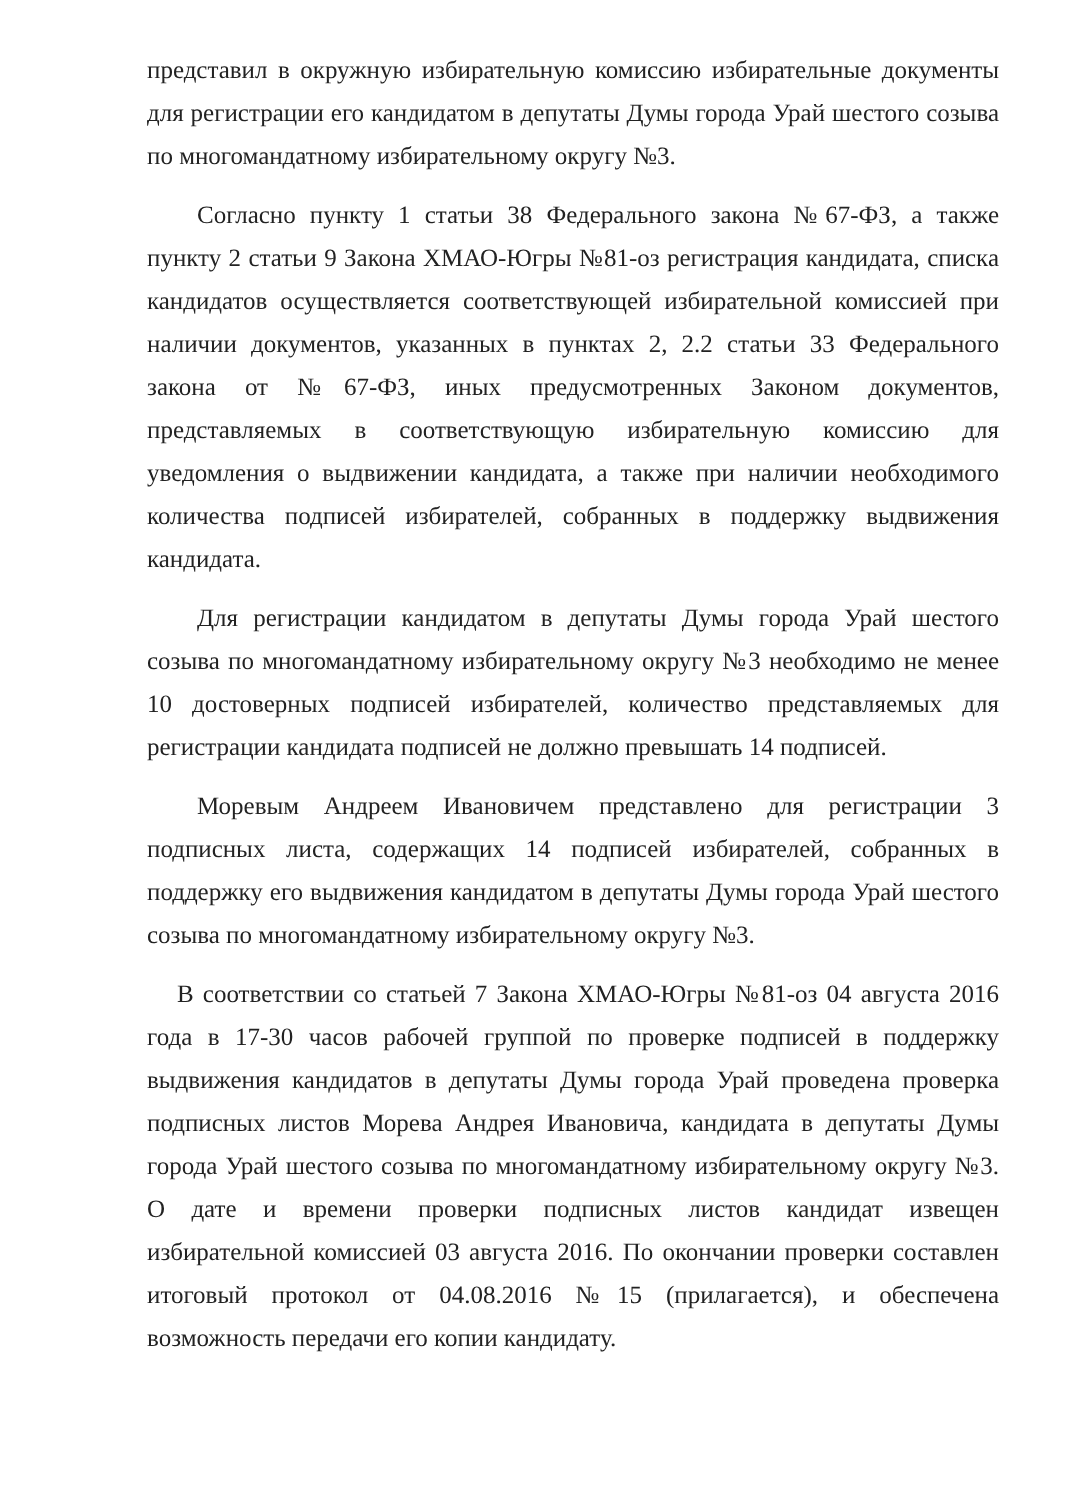представил в окружную избирательную комиссию избирательные документы для регистрации его кандидатом в депутаты Думы города Урай шестого созыва по многомандатному избирательному округу №3.
Согласно пункту 1 статьи 38 Федерального закона №67-ФЗ, а также пункту 2 статьи 9 Закона ХМАО-Югры №81-оз регистрация кандидата, списка кандидатов осуществляется соответствующей избирательной комиссией при наличии документов, указанных в пунктах 2, 2.2 статьи 33 Федерального закона от №67-ФЗ, иных предусмотренных Законом документов, представляемых в соответствующую избирательную комиссию для уведомления о выдвижении кандидата, а также при наличии необходимого количества подписей избирателей, собранных в поддержку выдвижения кандидата.
Для регистрации кандидатом в депутаты Думы города Урай шестого созыва по многомандатному избирательному округу №3 необходимо не менее 10 достоверных подписей избирателей, количество представляемых для регистрации кандидата подписей не должно превышать 14 подписей.
Моревым Андреем Ивановичем представлено для регистрации 3 подписных листа, содержащих 14 подписей избирателей, собранных в поддержку его выдвижения кандидатом в депутаты Думы города Урай шестого созыва по многомандатному избирательному округу №3.
В соответствии со статьей 7 Закона ХМАО-Югры №81-оз 04 августа 2016 года в 17-30 часов рабочей группой по проверке подписей в поддержку выдвижения кандидатов в депутаты Думы города Урай проведена проверка подписных листов Морева Андрея Ивановича, кандидата в депутаты Думы города Урай шестого созыва по многомандатному избирательному округу №3. О дате и времени проверки подписных листов кандидат извещен избирательной комиссией 03 августа 2016. По окончании проверки составлен итоговый протокол от 04.08.2016 №15 (прилагается), и обеспечена возможность передачи его копии кандидату.